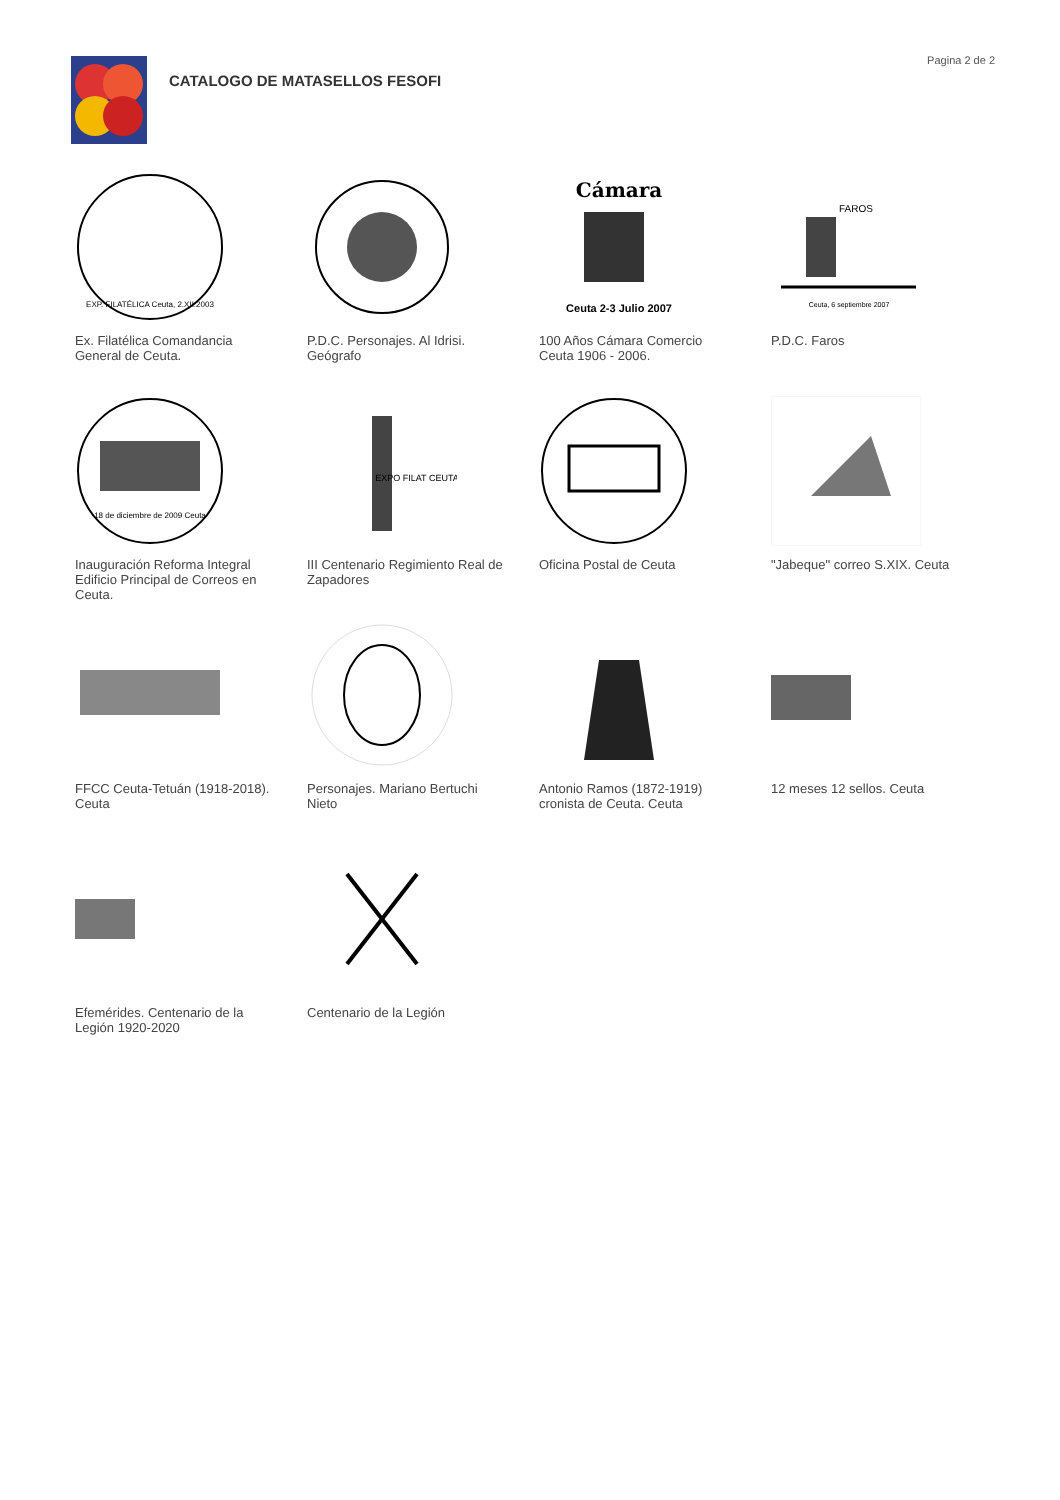CATALOGO DE MATASELLOS FESOFI
Pagina 2 de 2
EXP. FILATÉLICA Ceuta, 2.XII.2003
Ex. Filatélica Comandancia General de Ceuta.
P.D.C. Personajes. Al Idrisi. Geógrafo
Cámara
Ceuta 2-3 Julio 2007
100 Años Cámara Comercio Ceuta 1906 - 2006.
FAROS
Ceuta, 6 septiembre 2007
P.D.C. Faros
18 de diciembre de 2009 Ceuta
Inauguración Reforma Integral Edificio Principal de Correos en Ceuta.
EXPO FILAT CEUTA
III Centenario Regimiento Real de Zapadores
Oficina Postal de Ceuta
"Jabeque" correo S.XIX. Ceuta
FFCC Ceuta-Tetuán (1918-2018). Ceuta
Personajes. Mariano Bertuchi Nieto
Antonio Ramos (1872-1919) cronista de Ceuta. Ceuta
12 meses 12 sellos. Ceuta
Efemérides. Centenario de la Legión 1920-2020
Centenario de la Legión